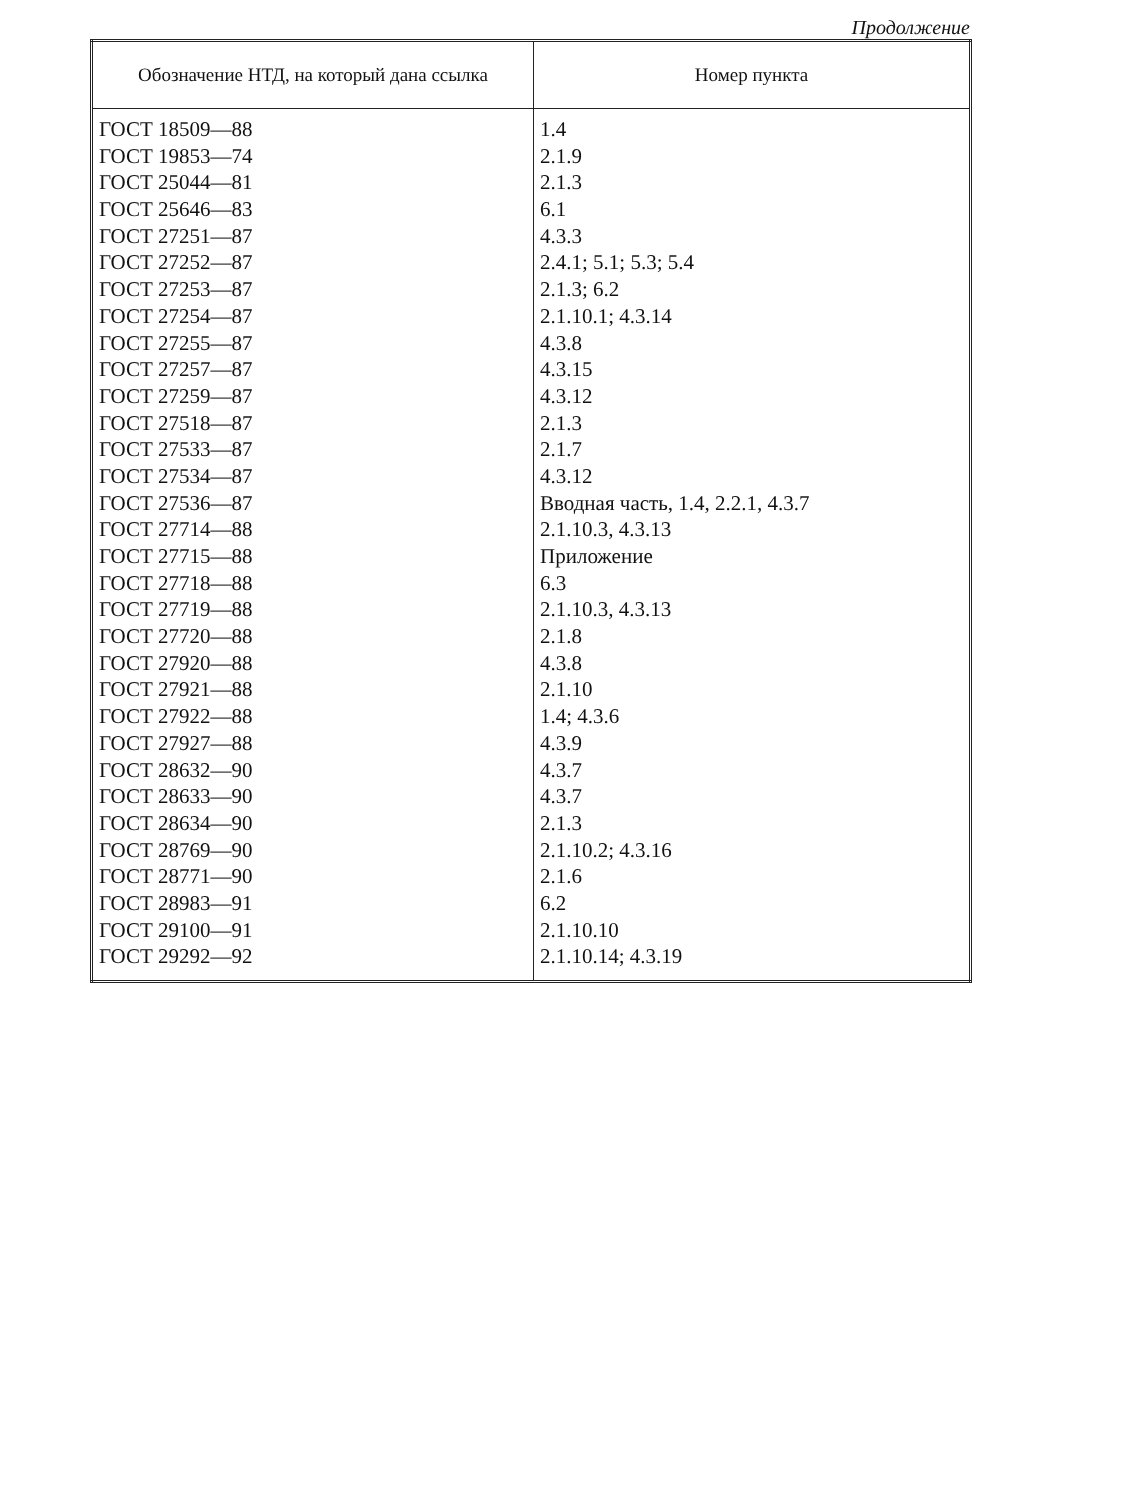Продолжение
| Обозначение НТД, на который дана ссылка | Номер пункта |
| --- | --- |
| ГОСТ 18509—88 | 1.4 |
| ГОСТ 19853—74 | 2.1.9 |
| ГОСТ 25044—81 | 2.1.3 |
| ГОСТ 25646—83 | 6.1 |
| ГОСТ 27251—87 | 4.3.3 |
| ГОСТ 27252—87 | 2.4.1; 5.1; 5.3; 5.4 |
| ГОСТ 27253—87 | 2.1.3; 6.2 |
| ГОСТ 27254—87 | 2.1.10.1; 4.3.14 |
| ГОСТ 27255—87 | 4.3.8 |
| ГОСТ 27257—87 | 4.3.15 |
| ГОСТ 27259—87 | 4.3.12 |
| ГОСТ 27518—87 | 2.1.3 |
| ГОСТ 27533—87 | 2.1.7 |
| ГОСТ 27534—87 | 4.3.12 |
| ГОСТ 27536—87 | Вводная часть, 1.4, 2.2.1, 4.3.7 |
| ГОСТ 27714—88 | 2.1.10.3, 4.3.13 |
| ГОСТ 27715—88 | Приложение |
| ГОСТ 27718—88 | 6.3 |
| ГОСТ 27719—88 | 2.1.10.3, 4.3.13 |
| ГОСТ 27720—88 | 2.1.8 |
| ГОСТ 27920—88 | 4.3.8 |
| ГОСТ 27921—88 | 2.1.10 |
| ГОСТ 27922—88 | 1.4; 4.3.6 |
| ГОСТ 27927—88 | 4.3.9 |
| ГОСТ 28632—90 | 4.3.7 |
| ГОСТ 28633—90 | 4.3.7 |
| ГОСТ 28634—90 | 2.1.3 |
| ГОСТ 28769—90 | 2.1.10.2; 4.3.16 |
| ГОСТ 28771—90 | 2.1.6 |
| ГОСТ 28983—91 | 6.2 |
| ГОСТ 29100—91 | 2.1.10.10 |
| ГОСТ 29292—92 | 2.1.10.14; 4.3.19 |